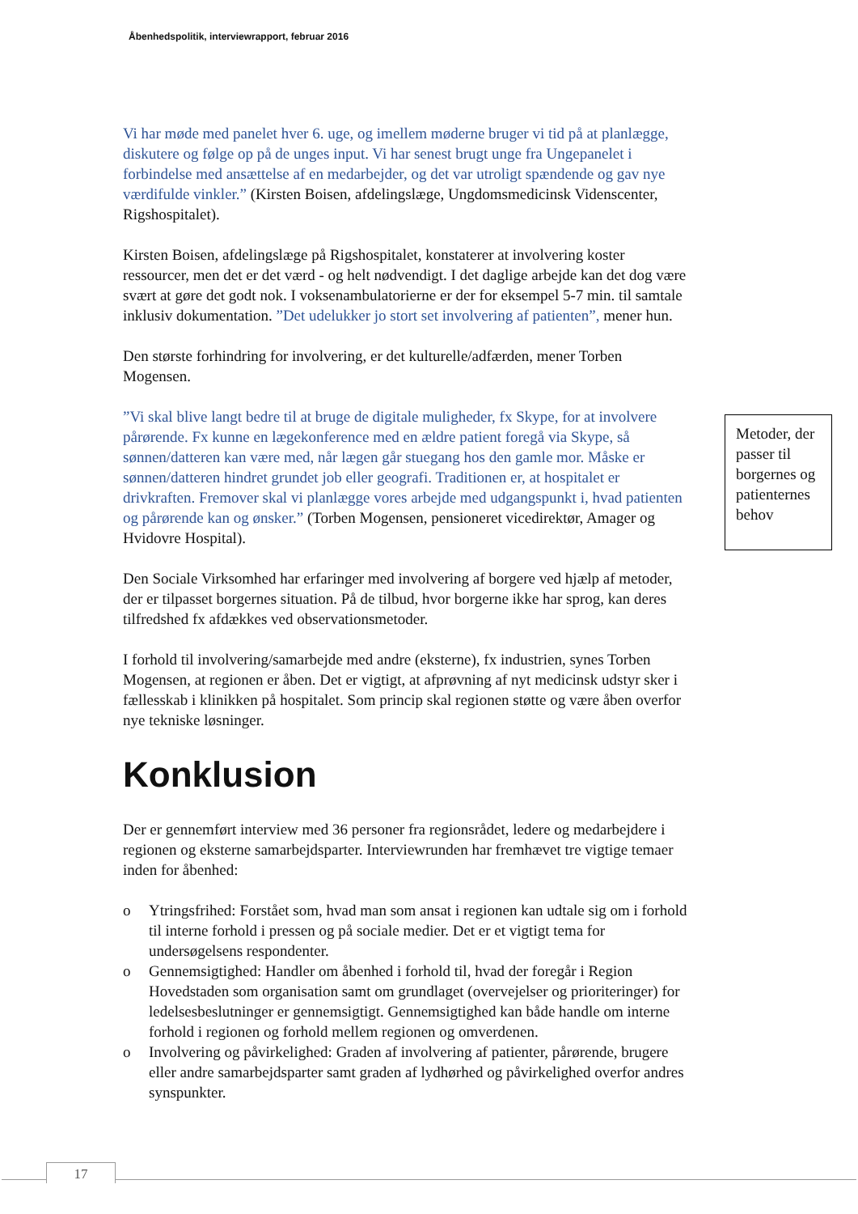Åbenhedspolitik, interviewrapport, februar 2016
Metoder, der passer til borgernes og patienternes behov
Vi har møde med panelet hver 6. uge, og imellem møderne bruger vi tid på at planlægge, diskutere og følge op på de unges input. Vi har senest brugt unge fra Ungepanelet i forbindelse med ansættelse af en medarbejder, og det var utroligt spændende og gav nye værdifulde vinkler.” (Kirsten Boisen, afdelingslæge, Ungdomsmedicinsk Videnscenter, Rigshospitalet).
Kirsten Boisen, afdelingslæge på Rigshospitalet, konstaterer at involvering koster ressourcer, men det er det værd - og helt nødvendigt. I det daglige arbejde kan det dog være svært at gøre det godt nok. I voksenambulatorierne er der for eksempel 5-7 min. til samtale inklusiv dokumentation. ”Det udelukker jo stort set involvering af patienten”, mener hun.
Den største forhindring for involvering, er det kulturelle/adfærden, mener Torben Mogensen.
”Vi skal blive langt bedre til at bruge de digitale muligheder, fx Skype, for at involvere pårørende. Fx kunne en lægekonference med en ældre patient foregå via Skype, så sønnen/datteren kan være med, når lægen går stuegang hos den gamle mor. Måske er sønnen/datteren hindret grundet job eller geografi. Traditionen er, at hospitalet er drivkraften. Fremover skal vi planlægge vores arbejde med udgangspunkt i, hvad patienten og pårørende kan og ønsker.” (Torben Mogensen, pensioneret vicedirektør, Amager og Hvidovre Hospital).
Den Sociale Virksomhed har erfaringer med involvering af borgere ved hjælp af metoder, der er tilpasset borgernes situation. På de tilbud, hvor borgerne ikke har sprog, kan deres tilfredshed fx afdækkes ved observationsmetoder.
I forhold til involvering/samarbejde med andre (eksterne), fx industrien, synes Torben Mogensen, at regionen er åben. Det er vigtigt, at afprøvning af nyt medicinsk udstyr sker i fællesskab i klinikken på hospitalet. Som princip skal regionen støtte og være åben overfor nye tekniske løsninger.
Konklusion
Der er gennemført interview med 36 personer fra regionsrådet, ledere og medarbejdere i regionen og eksterne samarbejdsparter. Interviewrunden har fremhævet tre vigtige temaer inden for åbenhed:
o Ytringsfrihed: Forstået som, hvad man som ansat i regionen kan udtale sig om i forhold til interne forhold i pressen og på sociale medier. Det er et vigtigt tema for undersøgelsens respondenter.
o Gennemsigtighed: Handler om åbenhed i forhold til, hvad der foregår i Region Hovedstaden som organisation samt om grundlaget (overvejelser og prioriteringer) for ledelsesbeslutninger er gennemsigtigt. Gennemsigtighed kan både handle om interne forhold i regionen og forhold mellem regionen og omverdenen.
o Involvering og påvirkelighed: Graden af involvering af patienter, pårørende, brugere eller andre samarbejdsparter samt graden af lydhørhed og påvirkelighed overfor andres synspunkter.
17